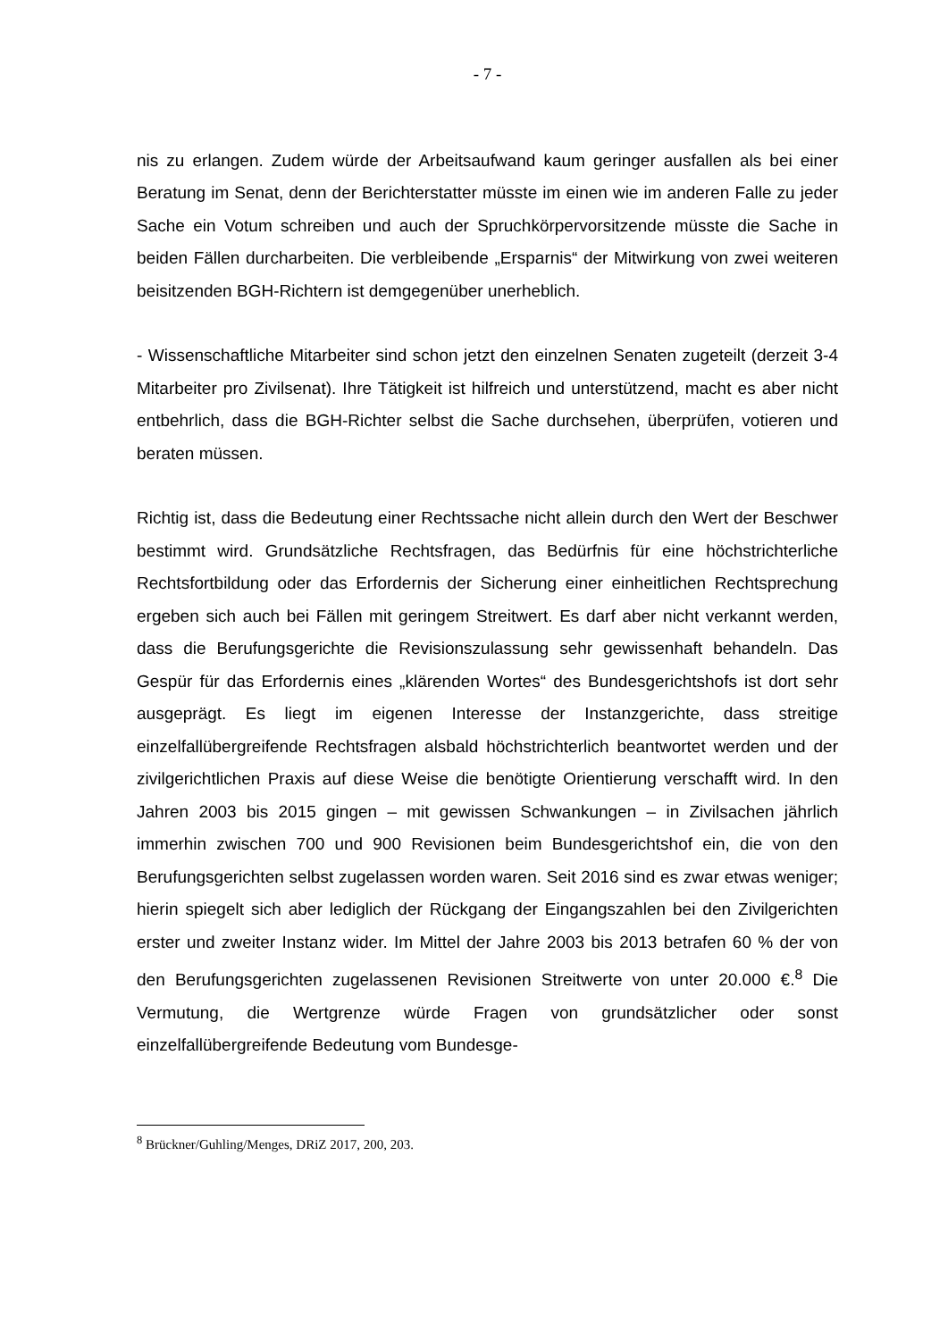- 7 -
nis zu erlangen. Zudem würde der Arbeitsaufwand kaum geringer ausfallen als bei einer Beratung im Senat, denn der Berichterstatter müsste im einen wie im anderen Falle zu jeder Sache ein Votum schreiben und auch der Spruchkörpervorsitzende müsste die Sache in beiden Fällen durcharbeiten. Die verbleibende „Ersparnis“ der Mitwirkung von zwei weiteren beisitzenden BGH-Richtern ist demgegenüber unerheblich.
- Wissenschaftliche Mitarbeiter sind schon jetzt den einzelnen Senaten zugeteilt (derzeit 3-4 Mitarbeiter pro Zivilsenat). Ihre Tätigkeit ist hilfreich und unterstützend, macht es aber nicht entbehrlich, dass die BGH-Richter selbst die Sache durchsehen, überprüfen, votieren und beraten müssen.
Richtig ist, dass die Bedeutung einer Rechtssache nicht allein durch den Wert der Beschwer bestimmt wird. Grundsätzliche Rechtsfragen, das Bedürfnis für eine höchstrichterliche Rechtsfortbildung oder das Erfordernis der Sicherung einer einheitlichen Rechtsprechung ergeben sich auch bei Fällen mit geringem Streitwert. Es darf aber nicht verkannt werden, dass die Berufungsgerichte die Revisionszulassung sehr gewissenhaft behandeln. Das Gespür für das Erfordernis eines „klärenden Wortes“ des Bundesgerichtshofs ist dort sehr ausgeprägt. Es liegt im eigenen Interesse der Instanzgerichte, dass streitige einzelfallübergreifende Rechtsfragen alsbald höchstrichterlich beantwortet werden und der zivilgerichtlichen Praxis auf diese Weise die benötigte Orientierung verschafft wird. In den Jahren 2003 bis 2015 gingen – mit gewissen Schwankungen – in Zivilsachen jährlich immerhin zwischen 700 und 900 Revisionen beim Bundesgerichtshof ein, die von den Berufungsgerichten selbst zugelassen worden waren. Seit 2016 sind es zwar etwas weniger; hierin spiegelt sich aber lediglich der Rückgang der Eingangszahlen bei den Zivilgerichten erster und zweiter Instanz wider. Im Mittel der Jahre 2003 bis 2013 betrafen 60 % der von den Berufungsgerichten zugelassenen Revisionen Streitwerte von unter 20.000 €.<sup>8</sup> Die Vermutung, die Wertgrenze würde Fragen von grundsätzlicher oder sonst einzelfallübergreifende Bedeutung vom Bundesge-
<sup>8</sup> Brückner/Guhling/Menges, DRiZ 2017, 200, 203.